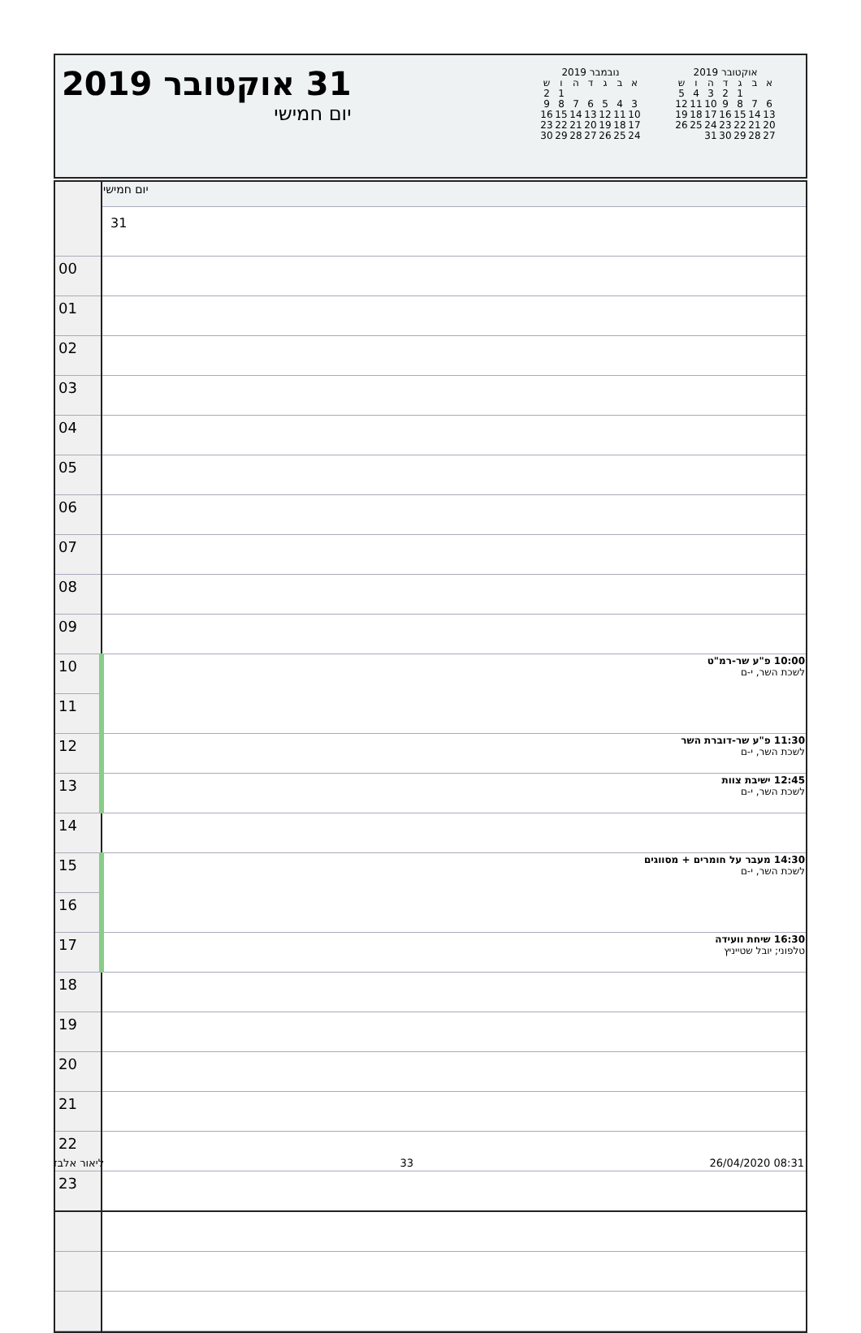31 אוקטובר 2019
יום חמישי
אוקטובר 2019
| א | ב | ג | ד | ה | ו | ש |
| --- | --- | --- | --- | --- | --- | --- |
| | | 1 | 2 | 3 | 4 | 5 |
| 6 | 7 | 8 | 9 | 10 | 11 | 12 |
| 13 | 14 | 15 | 16 | 17 | 18 | 19 |
| 20 | 21 | 22 | 23 | 24 | 25 | 26 |
| 27 | 28 | 29 | 30 | 31 | | |
נובמבר 2019
| א | ב | ג | ד | ה | ו | ש |
| --- | --- | --- | --- | --- | --- | --- |
| | | | | | 1 | 2 |
| 3 | 4 | 5 | 6 | 7 | 8 | 9 |
| 10 | 11 | 12 | 13 | 14 | 15 | 16 |
| 17 | 18 | 19 | 20 | 21 | 22 | 23 |
| 24 | 25 | 26 | 27 | 28 | 29 | 30 |
| | יום חמישי |
| | 31 |
| 00 | |
| 01 | |
| 02 | |
| 03 | |
| 04 | |
| 05 | |
| 06 | |
| 07 | |
| 08 | |
| 09 | |
| 10 | 10:00 פ"ע שר-רמ"ט לשכת השר, י-ם |
| 11 | |
| 12 | 11:30 פ"ע שר-דוברת השר לשכת השר, י-ם |
| 13 | 12:45 ישיבת צוות לשכת השר, י-ם |
| 14 | |
| 15 | 14:30 מעבר על חומרים + מסווגים לשכת השר, י-ם |
| 16 | |
| 17 | 16:30 שיחת וועידה טלפוני; יובל שטייניץ |
| 18 | |
| 19 | |
| 20 | |
| 21 | |
| 22 | |
| 23 | |
ליאור אלבז 33 26/04/2020 08:31